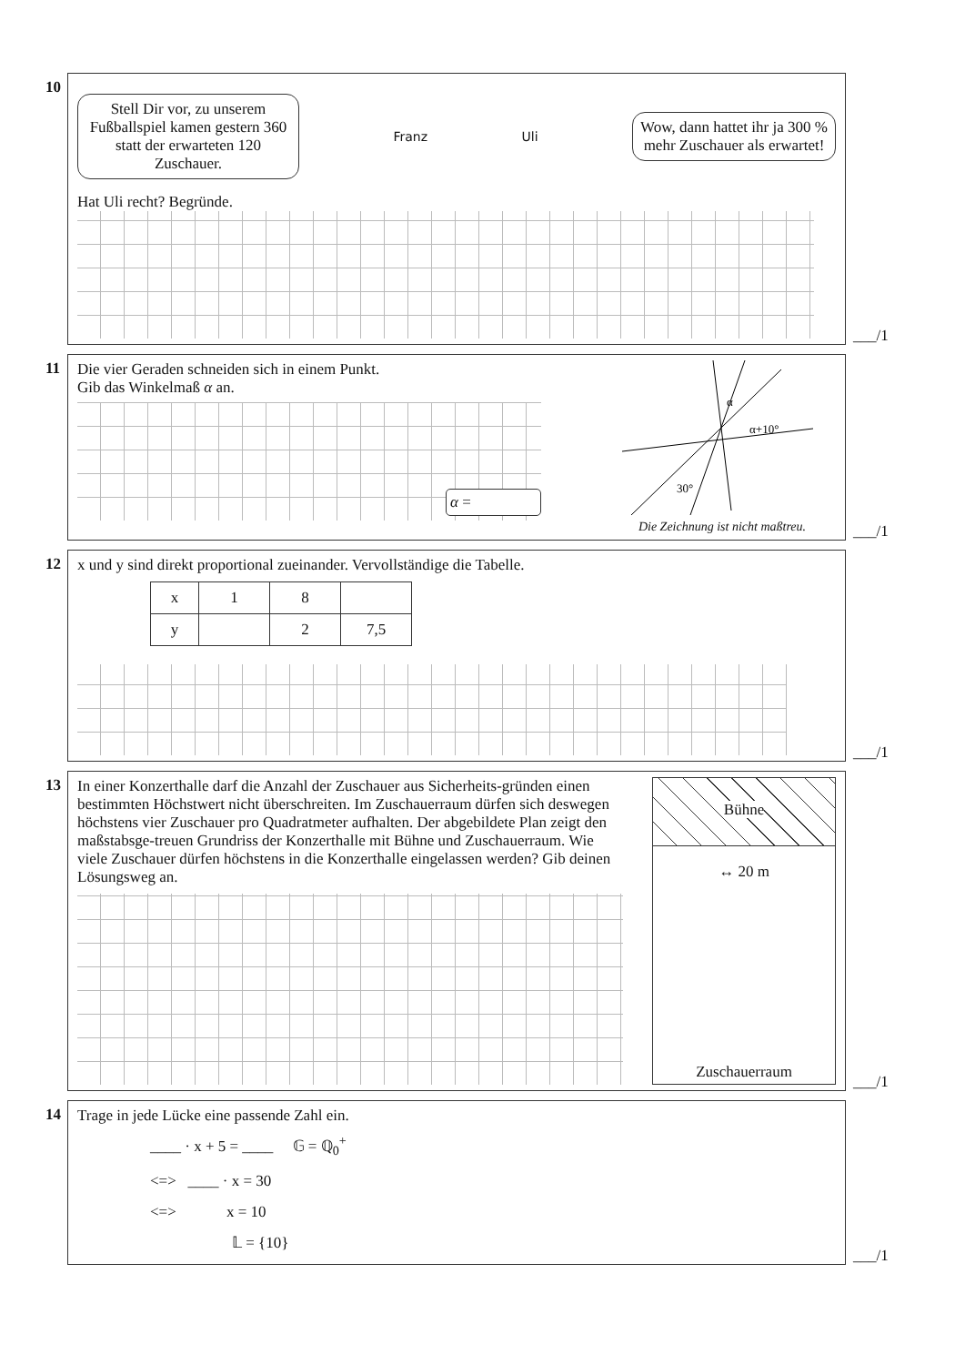10
Stell Dir vor, zu unserem Fußballspiel kamen gestern 360 statt der erwarteten 120 Zuschauer.
Franz Uli
Wow, dann hattet ihr ja 300 % mehr Zuschauer als erwartet!
Hat Uli recht? Begründe.
___/1
11 Die vier Geraden schneiden sich in einem Punkt.
Gib das Winkelmaß α an.
α =
α
α+10°
30°
Die Zeichnung ist nicht maßtreu.
___/1
12 x und y sind direkt proportional zueinander. Vervollständige die Tabelle.
| x | 1 | 8 | |
| y | | 2 | 7,5 |
___/1
13 In einer Konzerthalle darf die Anzahl der Zuschauer aus Sicherheits-gründen einen bestimmten Höchstwert nicht überschreiten. Im Zuschauerraum dürfen sich deswegen höchstens vier Zuschauer pro Quadratmeter aufhalten. Der abgebildete Plan zeigt den maßstabsge-treuen Grundriss der Konzerthalle mit Bühne und Zuschauerraum. Wie viele Zuschauer dürfen höchstens in die Konzerthalle eingelassen werden? Gib deinen Lösungsweg an.
Bühne
↔ 20 m
Zuschauerraum
___/1
14 Trage in jede Lücke eine passende Zahl ein.
____ · x + 5 = ____ 𝔾 = ℚ<sub>0</sub><sup>+</sup>
<=> ____ · x = 30
<=> x = 10
𝕃 = {10}
___/1